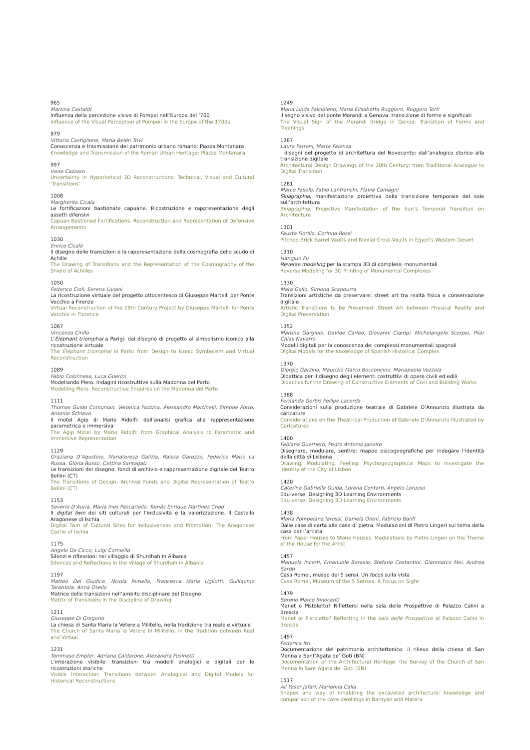965
Martina Castaldi
Influenza della percezione visiva di Pompei nell’Europa del ‘700
Influence of the Visual Perception of Pompeii in the Europe of the 1700s
979
Vittoria Castiglione, Maria Belén Trivi
Conoscenza e trasmissione del patrimonio urbano romano: Piazza Montanara
Knowledge and Transmission of the Roman Urban Heritage: Piazza Montanara
997
Irene Cazzaro
Uncertainty in Hypothetical 3D Reconstructions: Technical, Visual and Cultural ‘Transitions’
1008
Margherita Cicala
Le fortificazioni bastionate capuane. Ricostruzione e rappresentazione degli assetti difensivi
Capuan Bastioned Fortifications. Reconstruction and Representation of Defensive Arrangements
1030
Enrico Cicalò
Il disegno delle transizioni e la rappresentazione della cosmografia dello scudo di Achille
The Drawing of Transitions and the Representation of the Cosmography of the Shield of Achilles
1050
Federico Cioli, Serena Liviani
La ricostruzione virtuale del progetto ottocentesco di Giuseppe Martelli per Ponte Vecchio a Firenze
Virtual Reconstruction of the 19th Century Project by Giuseppe Martelli for Ponte Vecchio in Florence
1067
Vincenzo Cirillo
L’Éléphant triomphal a Parigi: dal disegno di progetto al simbolismo iconico alla ricostruzione virtuale
The Éléphant triomphal in Paris: from Design to Iconic Symbolism and Virtual Reconstruction
1089
Fabio Colonnese, Luca Guerini
Modellando Piero. Indagini ricostruttive sulla Madonna del Parto
Modelling Piero. Reconstructive Enquires on the Madonna del Parto
1111
Thomas Guido Comunian, Veronica Fazzina, Alessandro Martinelli, Simone Porro, Antonio Schiavo
Il motel Agip di Mario Ridolfi: dall’analisi grafica alla rappresentazione parametrica e immersiva
The Agip Motel by Mario Ridolfi: from Graphical Analysis to Parametric and Immersive Representation
1129
Graziana D’Agostino, Mariateresa Galizia, Raissa Garozzo, Federico Mario La Russa, Gloria Russo, Cettina Santagati
Le transizioni del disegno: fondi di archivio e rappresentazione digitale del Teatro Bellini (CT)
The Transitions of Design: Archival Funds and Digital Representation of Teatro Bellini (CT)
1153
Saverio D’Auria, Maria Ines Pascariello, Tomás Enrique Martinez Chao
Il digital twin dei siti culturali per l’inclusività e la valorizzazione. Il Castello Aragonese di Ischia
Digital Twin of Cultural Sites for Inclusiveness and Promotion. The Aragonese Castle of Ischia
1175
Angelo De Cicco, Luigi Corniello
Silenzi e riflessioni nel villaggio di Shurdhah in Albania
Silences and Reflections in the Village of Shurdhah in Albania
1197
Matteo Del Giudice, Nicola Rimella, Francesca Maria Ugliotti, Guillaume Tarantola, Anna Osello
Matrice delle transizioni nell’ambito disciplinare del Disegno
Matrix of Transitions in the Discipline of Drawing
1211
Giuseppe Di Gregorio
La chiesa di Santa Maria la Vetere a Militello, nella tradizione tra reale e virtuale
The Church of Santa Maria la Vetere in Militello, in the Tradition between Real and Virtual
1231
Tommaso Empler, Adriana Caldarone, Alexandra Fusinetti
L’interazione visibile: transizioni tra modelli analogici e digitali per le ricostruzioni storiche
Visible Interaction: Transitions between Analogical and Digital Models for Historical Reconstructions
1249
Maria Linda Falcidieno, Maria Elisabetta Ruggiero, Ruggero Torti
Il segno visivo del ponte Morandi a Genova: transizione di forme e significati
The Visual Sign of the Morandi Bridge in Genoa: Transition of Forms and Meanings
1267
Laura Farroni, Marta Faienza
I disegni del progetto di architettura del Novecento: dall’analogico storico alla transizione digitale
Architectural Design Drawings of the 20th Century: from Traditional Analogue to Digital Transition
1281
Marco Fasolo, Fabio Lanfranchi, Flavia Camagni
Skiagraphia, manifestazione proiettiva della transizione temporale del sole sull’architettura
Skiagraphia, Projective Manifestation of the Sun’s Temporal Transition on Architecture
1301
Fausta Fiorillo, Corinna Rossi
Pitched-Brick Barrel Vaults and Biaxial Cross-Vaults in Egypt’s Western Desert
1310
Hangjun Fu
Reverse modeling per la stampa 3D di complessi monumentali
Reverse Modeling for 3D Printing of Monumental Complexes
1330
Mara Gallo, Simona Scandurra
Transizioni artistiche da preservare: street art tra realtà fisica e conservazione digitale
Artistic Transitions to be Preserved: Street Art between Physical Reality and Digital Preservation
1352
Martina Gargiulo, Davide Carleo, Giovanni Ciampi, Michelangelo Scorpio, Pilar Chias Navarro
Modelli digitali per la conoscenza dei complessi monumentali spagnoli
Digital Models for the Knowledge of Spanish Historical Complex
1370
Giorgio Garzino, Maurizio Marco Bocconcino, Mariapaola Vozzola
Didattica per il disegno degli elementi costruttivi di opere civili ed edili
Didactics for the Drawing of Constructive Elements of Civil and Building Works
1388
Fernanda Gerbis Fellipe Lacerda
Considerazioni sulla produzione teatrale di Gabriele D’Annunzio illustrata da caricature
Considerations on the Theatrical Production of Gabriele D’Annunzio Illustrated by Caricatures
1400
Fabiana Guerriero, Pedro Antonio Janeiro
Disegnare, modulare, sentire: mappe psicogeografiche per indagare l’identità della città di Lisbona
Drawing, Modulating, Feeling: Psychogeographical Maps to Investigate the Identity of the City of Lisbon
1420
Caterina Gabriella Guida, Lorena Centarti, Angelo Lorusso
Edu-verse: Designing 3D Learning Environments
Edu-verse: Designing 3D Learning Environments
1438
Maria Pompeiana Iarossi, Daniela Oreni, Fabrizio Banfi
Dalle case di carta alle case di pietra. Modulazioni di Pietro Lingeri sul tema della casa per l’artista
From Paper Houses to Stone Houses. Modulations by Pietro Lingeri on the Theme of the House for the Artist
1457
Manuela Incerti, Emanuele Borasio, Stefano Costantini, Gianmarco Mei, Andrea Sardo
Casa Romei, museo dei 5 sensi. Un focus sulla vista
Casa Romei, Museum of the 5 Senses. A Focus on Sight
1479
Sereno Marco Innocenti
Manet o Pistoletto? Riflettersi nella sala delle Prospettive di Palazzo Calini a Brescia
Manet or Pistoletto? Reflecting in the sala delle Prospettive at Palazzo Calini in Brescia
1497
Federica Itri
Documentazione del patrimonio architettonico: il rilievo della chiesa di San Menna a Sant’Agata de’ Goti (BN)
Documentation of the Architectural Heritage: the Survey of the Church of San Menna in Sant’Agata de’ Goti (BN)
1517
Ali Yaser Jafari, Marianna Calia
Shapes and way of inhabiting the excavated architecture: knowledge and comparison of the cave dwellings in Bamyan and Matera